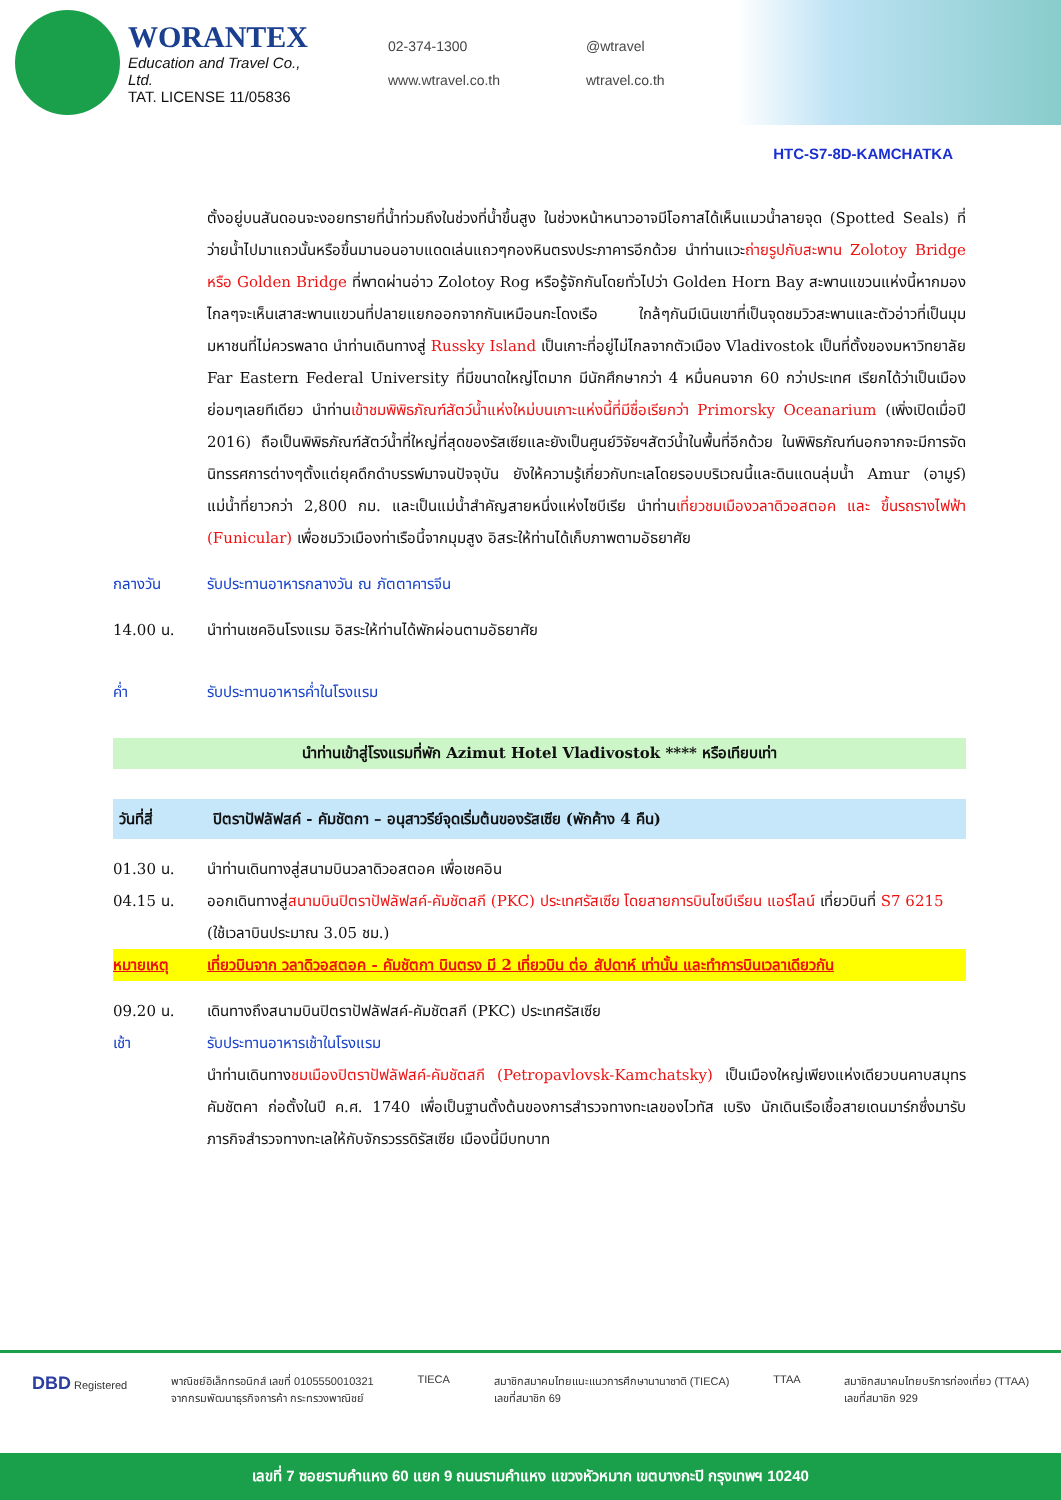WORANTEX
Education and Travel Co., Ltd.
TAT. LICENSE 11/05836
02-374-1300 @wtravel www.wtravel.co.th wtravel.co.th
HTC-S7-8D-KAMCHATKA
ตั้งอยู่บนสันดอนจะงอยทรายที่น้ำท่วมถึงในช่วงที่น้ำขึ้นสูง ในช่วงหน้าหนาวอาจมีโอกาสได้เห็นแมวน้ำลายจุด (Spotted Seals) ที่ว่ายน้ำไปมาแถวนั้นหรือขึ้นมานอนอาบแดดเล่นแถวๆกองหินตรงประภาคารอีกด้วย นำท่านแวะถ่ายรูปกับสะพาน Zolotoy Bridge หรือ Golden Bridge ที่พาดผ่านอ่าว Zolotoy Rog หรือรู้จักกันโดยทั่วไปว่า Golden Horn Bay สะพานแขวนแห่งนี้หากมองไกลๆจะเห็นเสาสะพานแขวนที่ปลายแยกออกจากกันเหมือนกะโดงเรือ ใกล้ๆกันมีเนินเขาที่เป็นจุดชมวิวสะพานและตัวอ่าวที่เป็นมุมมหาชนที่ไม่ควรพลาด นำท่านเดินทางสู่ Russky Island เป็นเกาะที่อยู่ไม่ไกลจากตัวเมือง Vladivostok เป็นที่ตั้งของมหาวิทยาลัย Far Eastern Federal University ที่มีขนาดใหญ่โตมาก มีนักศึกษากว่า 4 หมื่นคนจาก 60 กว่าประเทศ เรียกได้ว่าเป็นเมืองย่อมๆเลยทีเดียว นำท่านเข้าชมพิพิธภัณฑ์สัตว์น้ำแห่งใหม่บนเกาะแห่งนี้ที่มีชื่อเรียกว่า Primorsky Oceanarium (เพิ่งเปิดเมื่อปี 2016) ถือเป็นพิพิธภัณฑ์สัตว์น้ำที่ใหญ่ที่สุดของรัสเซียและยังเป็นศูนย์วิจัยฯสัตว์น้ำในพื้นที่อีกด้วย ในพิพิธภัณฑ์นอกจากจะมีการจัดนิทรรศการต่างๆตั้งแต่ยุคดึกดำบรรพ์มาจนปัจจุบัน ยังให้ความรู้เกี่ยวกับทะเลโดยรอบบริเวณนี้และดินแดนลุ่มน้ำ Amur (อามูร์) แม่น้ำที่ยาวกว่า 2,800 กม. และเป็นแม่น้ำสำคัญสายหนึ่งแห่งไซบีเรีย นำท่านเที่ยวชมเมืองวลาดิวอสตอค และ ขึ้นรถรางไฟฟ้า (Funicular) เพื่อชมวิวเมืองท่าเรือนี้จากมุมสูง อิสระให้ท่านได้เก็บภาพตามอัธยาศัย
กลางวัน รับประทานอาหารกลางวัน ณ ภัตตาคารจีน
14.00 น. นำท่านเชคอินโรงแรม อิสระให้ท่านได้พักผ่อนตามอัธยาศัย
ค่ำ รับประทานอาหารค่ำในโรงแรม
นำท่านเข้าสู่โรงแรมที่พัก Azimut Hotel Vladivostok **** หรือเทียบเท่า
วันที่สี่ ปิตราปัฟลัฟสค์ - คัมชัตกา – อนุสาวรีย์จุดเริ่มต้นของรัสเซีย (พักค้าง 4 คืน)
01.30 น. นำท่านเดินทางสู่สนามบินวลาดิวอสตอค เพื่อเชคอิน
04.15 น. ออกเดินทางสู่สนามบินปิตราปัฟลัฟสค์-คัมชัตสกี (PKC) ประเทศรัสเซีย โดยสายการบินไซบีเรียน แอร์ไลน์ เที่ยวบินที่ S7 6215 (ใช้เวลาบินประมาณ 3.05 ชม.)
หมายเหตุ เที่ยวบินจาก วลาดิวอสตอค - คัมชัตกา บินตรง มี 2 เที่ยวบิน ต่อ สัปดาห์ เท่านั้น และทำการบินเวลาเดียวกัน
09.20 น. เดินทางถึงสนามบินปิตราปัฟลัฟสค์-คัมชัตสกี (PKC) ประเทศรัสเซีย
เช้า รับประทานอาหารเช้าในโรงแรม
นำท่านเดินทางชมเมืองปิตราปัฟลัฟสค์-คัมชัตสกี (Petropavlovsk-Kamchatsky) เป็นเมืองใหญ่เพียงแห่งเดียวบนคาบสมุทรคัมชัตคา ก่อตั้งในปี ค.ศ. 1740 เพื่อเป็นฐานตั้งต้นของการสำรวจทางทะเลของไวทัส เบริง นักเดินเรือเชื้อสายเดนมาร์กซึ่งมารับภารกิจสำรวจทางทะเลให้กับจักรวรรดิรัสเซีย เมืองนี้มีบทบาท
DBD Registered พาณิชย์อิเล็กทรอนิกส์ เลขที่ 0105550010321
จากกรมพัฒนาธุรกิจการค้า กระทรวงพาณิชย์ TIECA สมาชิกสมาคมไทยแนะแนวการศึกษานานาชาติ (TIECA)
เลขที่สมาชิก 69 TTAA สมาชิกสมาคมไทยบริการท่องเที่ยว (TTAA)
เลขที่สมาชิก 929
เลขที่ 7 ซอยรามคำแหง 60 แยก 9 ถนนรามคำแหง แขวงหัวหมาก เขตบางกะปิ กรุงเทพฯ 10240